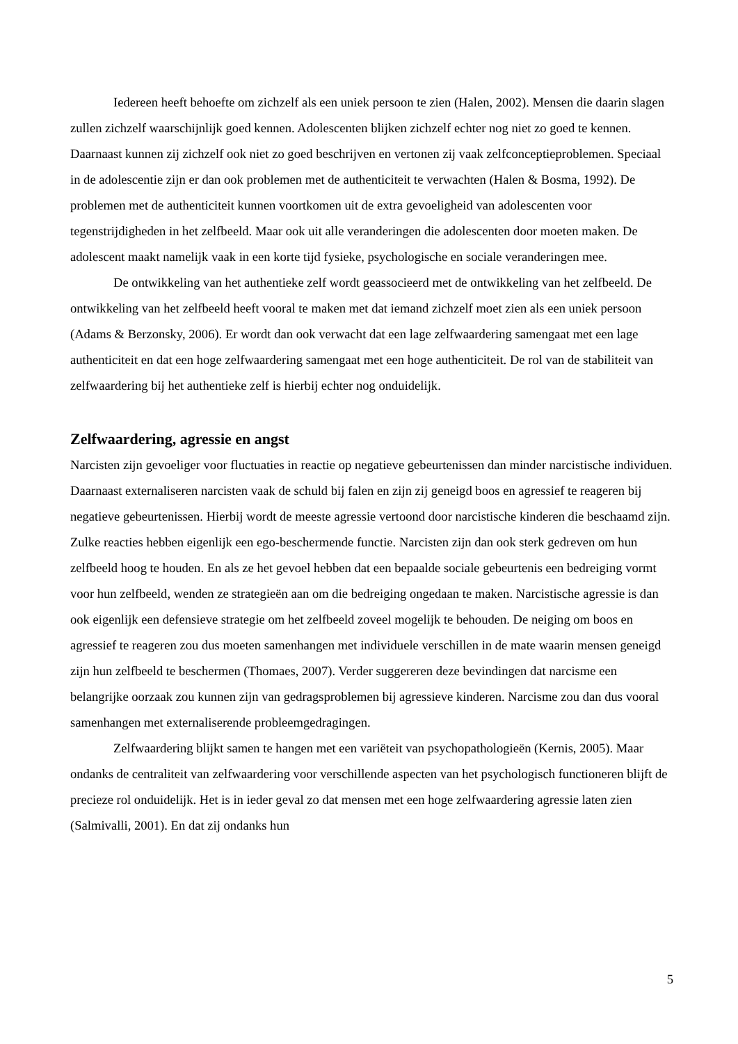Iedereen heeft behoefte om zichzelf als een uniek persoon te zien (Halen, 2002). Mensen die daarin slagen zullen zichzelf waarschijnlijk goed kennen. Adolescenten blijken zichzelf echter nog niet zo goed te kennen. Daarnaast kunnen zij zichzelf ook niet zo goed beschrijven en vertonen zij vaak zelfconceptieproblemen. Speciaal in de adolescentie zijn er dan ook problemen met de authenticiteit te verwachten (Halen & Bosma, 1992). De problemen met de authenticiteit kunnen voortkomen uit de extra gevoeligheid van adolescenten voor tegenstrijdigheden in het zelfbeeld. Maar ook uit alle veranderingen die adolescenten door moeten maken. De adolescent maakt namelijk vaak in een korte tijd fysieke, psychologische en sociale veranderingen mee.
De ontwikkeling van het authentieke zelf wordt geassocieerd met de ontwikkeling van het zelfbeeld. De ontwikkeling van het zelfbeeld heeft vooral te maken met dat iemand zichzelf moet zien als een uniek persoon (Adams & Berzonsky, 2006). Er wordt dan ook verwacht dat een lage zelfwaardering samengaat met een lage authenticiteit en dat een hoge zelfwaardering samengaat met een hoge authenticiteit. De rol van de stabiliteit van zelfwaardering bij het authentieke zelf is hierbij echter nog onduidelijk.
Zelfwaardering, agressie en angst
Narcisten zijn gevoeliger voor fluctuaties in reactie op negatieve gebeurtenissen dan minder narcistische individuen. Daarnaast externaliseren narcisten vaak de schuld bij falen en zijn zij geneigd boos en agressief te reageren bij negatieve gebeurtenissen. Hierbij wordt de meeste agressie vertoond door narcistische kinderen die beschaamd zijn. Zulke reacties hebben eigenlijk een ego-beschermende functie. Narcisten zijn dan ook sterk gedreven om hun zelfbeeld hoog te houden. En als ze het gevoel hebben dat een bepaalde sociale gebeurtenis een bedreiging vormt voor hun zelfbeeld, wenden ze strategieën aan om die bedreiging ongedaan te maken. Narcistische agressie is dan ook eigenlijk een defensieve strategie om het zelfbeeld zoveel mogelijk te behouden. De neiging om boos en agressief te reageren zou dus moeten samenhangen met individuele verschillen in de mate waarin mensen geneigd zijn hun zelfbeeld te beschermen (Thomaes, 2007). Verder suggereren deze bevindingen dat narcisme een belangrijke oorzaak zou kunnen zijn van gedragsproblemen bij agressieve kinderen. Narcisme zou dan dus vooral samenhangen met externaliserende probleemgedragingen.
Zelfwaardering blijkt samen te hangen met een variëteit van psychopathologieën (Kernis, 2005). Maar ondanks de centraliteit van zelfwaardering voor verschillende aspecten van het psychologisch functioneren blijft de precieze rol onduidelijk. Het is in ieder geval zo dat mensen met een hoge zelfwaardering agressie laten zien (Salmivalli, 2001). En dat zij ondanks hun
5